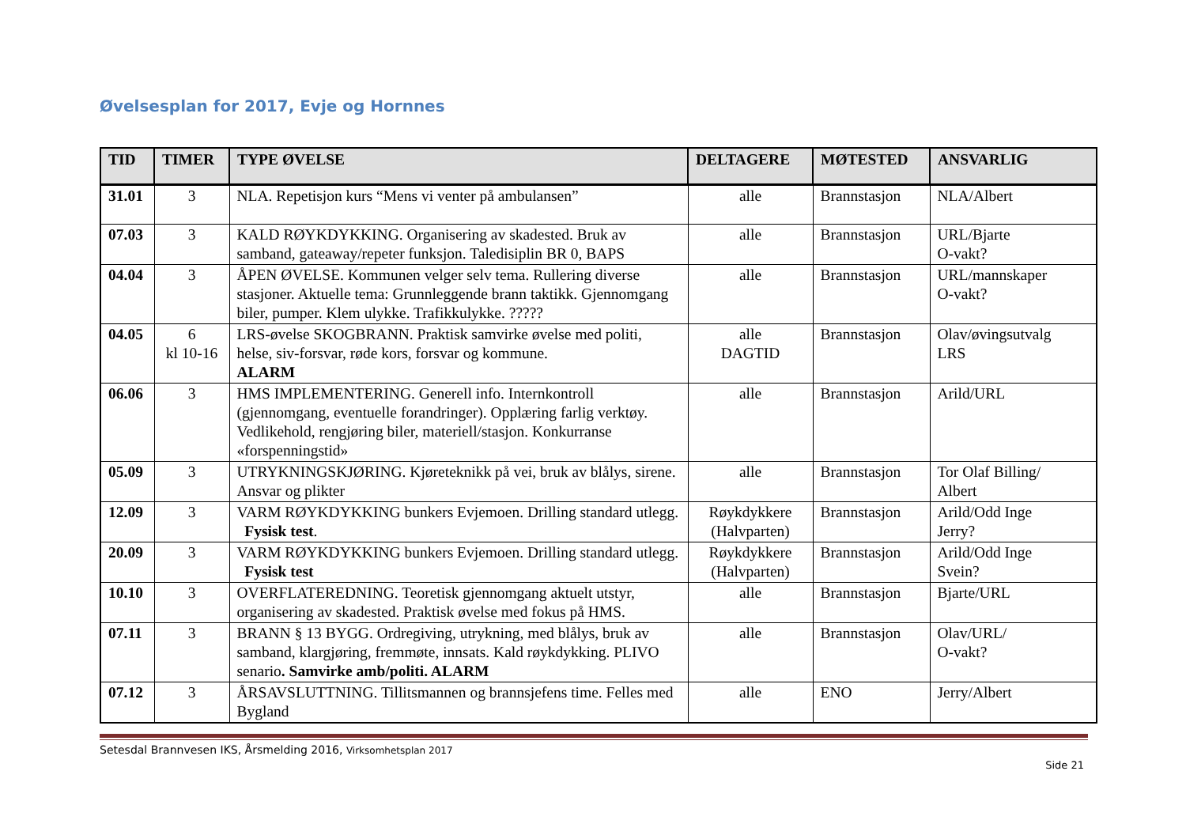Øvelsesplan for 2017, Evje og Hornnes
| TID | TIMER | TYPE ØVELSE | DELTAGERE | MØTESTED | ANSVARLIG |
| --- | --- | --- | --- | --- | --- |
| 31.01 | 3 | NLA. Repetisjon kurs “Mens vi venter på ambulansen” | alle | Brannstasjon | NLA/Albert |
| 07.03 | 3 | KALD RØYKDYKKING. Organisering av skadested. Bruk av samband, gateaway/repeter funksjon. Taledisiplin BR 0, BAPS | alle | Brannstasjon | URL/Bjarte O-vakt? |
| 04.04 | 3 | ÅPEN ØVELSE. Kommunen velger selv tema. Rullering diverse stasjoner. Aktuelle tema: Grunnleggende brann taktikk. Gjennomgang biler, pumper. Klem ulykke. Trafikkulykke. ????? | alle | Brannstasjon | URL/mannskaper O-vakt? |
| 04.05 | 6 kl 10-16 | LRS-øvelse SKOGBRANN. Praktisk samvirke øvelse med politi, helse, siv-forsvar, røde kors, forsvar og kommune. ALARM | alle DAGTID | Brannstasjon | Olav/øvingsutvalg LRS |
| 06.06 | 3 | HMS IMPLEMENTERING. Generell info. Internkontroll (gjennomgang, eventuelle forandringer). Opplæring farlig verktøy. Vedlikehold, rengjøring biler, materiell/stasjon. Konkurranse «forspenningstid» | alle | Brannstasjon | Arild/URL |
| 05.09 | 3 | UTRYKNINGSKJØRING. Kjøreteknikk på vei, bruk av blålys, sirene. Ansvar og plikter | alle | Brannstasjon | Tor Olaf Billing/ Albert |
| 12.09 | 3 | VARM RØYKDYKKING bunkers Evjemoen. Drilling standard utlegg. Fysisk test . | Røykdykkere (Halvparten) | Brannstasjon | Arild/Odd Inge Jerry? |
| 20.09 | 3 | VARM RØYKDYKKING bunkers Evjemoen. Drilling standard utlegg. Fysisk test | Røykdykkere (Halvparten) | Brannstasjon | Arild/Odd Inge Svein? |
| 10.10 | 3 | OVERFLATEREDNING. Teoretisk gjennomgang aktuelt utstyr, organisering av skadested. Praktisk øvelse med fokus på HMS. | alle | Brannstasjon | Bjarte/URL |
| 07.11 | 3 | BRANN § 13 BYGG. Ordregiving, utrykning, med blålys, bruk av samband, klargjøring, fremmøte, innsats. Kald røykdykking. PLIVO senario . Samvirke amb/politi. ALARM | alle | Brannstasjon | Olav/URL/ O-vakt? |
| 07.12 | 3 | ÅRSAVSLUTTNING. Tillitsmannen og brannsjefens time. Felles med Bygland | alle | ENO | Jerry/Albert |
Setesdal Brannvesen IKS, Årsmelding 2016, Virksomhetsplan 2017
Side 21